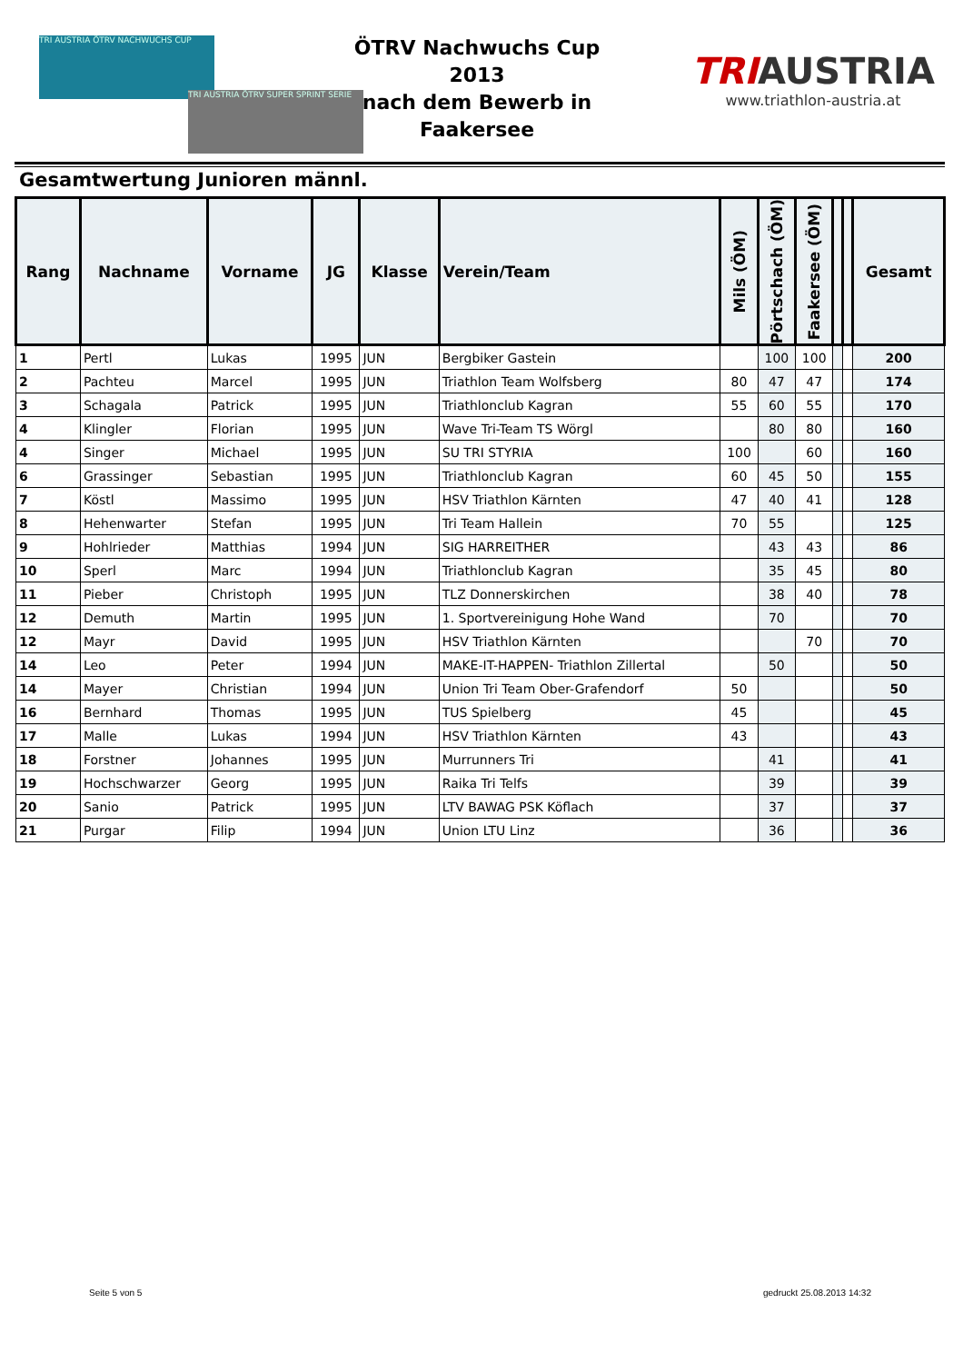TRI AUSTRIA ÖTRV NACHWUCHS CUP
TRI AUSTRIA ÖTRV SUPER SPRINT SERIE
ÖTRV Nachwuchs Cup 2013
nach dem Bewerb in
Faakersee
TRI AUSTRIA
www.triathlon-austria.at
Gesamtwertung Junioren männl.
| Rang | Nachname | Vorname | JG | Klasse | Verein/Team | Mils (ÖM) | Pörtschach (ÖM) | Faakersee (ÖM) | | | Gesamt |
| --- | --- | --- | --- | --- | --- | --- | --- | --- | --- | --- | --- |
| 1 | Pertl | Lukas | 1995 | JUN | Bergbiker Gastein | | 100 | 100 | | | 200 |
| 2 | Pachteu | Marcel | 1995 | JUN | Triathlon Team Wolfsberg | 80 | 47 | 47 | | | 174 |
| 3 | Schagala | Patrick | 1995 | JUN | Triathlonclub Kagran | 55 | 60 | 55 | | | 170 |
| 4 | Klingler | Florian | 1995 | JUN | Wave Tri-Team TS Wörgl | | 80 | 80 | | | 160 |
| 4 | Singer | Michael | 1995 | JUN | SU TRI STYRIA | 100 | | 60 | | | 160 |
| 6 | Grassinger | Sebastian | 1995 | JUN | Triathlonclub Kagran | 60 | 45 | 50 | | | 155 |
| 7 | Köstl | Massimo | 1995 | JUN | HSV Triathlon Kärnten | 47 | 40 | 41 | | | 128 |
| 8 | Hehenwarter | Stefan | 1995 | JUN | Tri Team Hallein | 70 | 55 | | | | 125 |
| 9 | Hohlrieder | Matthias | 1994 | JUN | SIG HARREITHER | | 43 | 43 | | | 86 |
| 10 | Sperl | Marc | 1994 | JUN | Triathlonclub Kagran | | 35 | 45 | | | 80 |
| 11 | Pieber | Christoph | 1995 | JUN | TLZ Donnerskirchen | | 38 | 40 | | | 78 |
| 12 | Demuth | Martin | 1995 | JUN | 1. Sportvereinigung Hohe Wand | | 70 | | | | 70 |
| 12 | Mayr | David | 1995 | JUN | HSV Triathlon Kärnten | | | 70 | | | 70 |
| 14 | Leo | Peter | 1994 | JUN | MAKE-IT-HAPPEN- Triathlon Zillertal | | 50 | | | | 50 |
| 14 | Mayer | Christian | 1994 | JUN | Union Tri Team Ober-Grafendorf | 50 | | | | | 50 |
| 16 | Bernhard | Thomas | 1995 | JUN | TUS Spielberg | 45 | | | | | 45 |
| 17 | Malle | Lukas | 1994 | JUN | HSV Triathlon Kärnten | 43 | | | | | 43 |
| 18 | Forstner | Johannes | 1995 | JUN | Murrunners Tri | | 41 | | | | 41 |
| 19 | Hochschwarzer | Georg | 1995 | JUN | Raika Tri Telfs | | 39 | | | | 39 |
| 20 | Sanio | Patrick | 1995 | JUN | LTV BAWAG PSK Köflach | | 37 | | | | 37 |
| 21 | Purgar | Filip | 1994 | JUN | Union LTU Linz | | 36 | | | | 36 |
Seite 5 von 5 gedruckt 25.08.2013 14:32